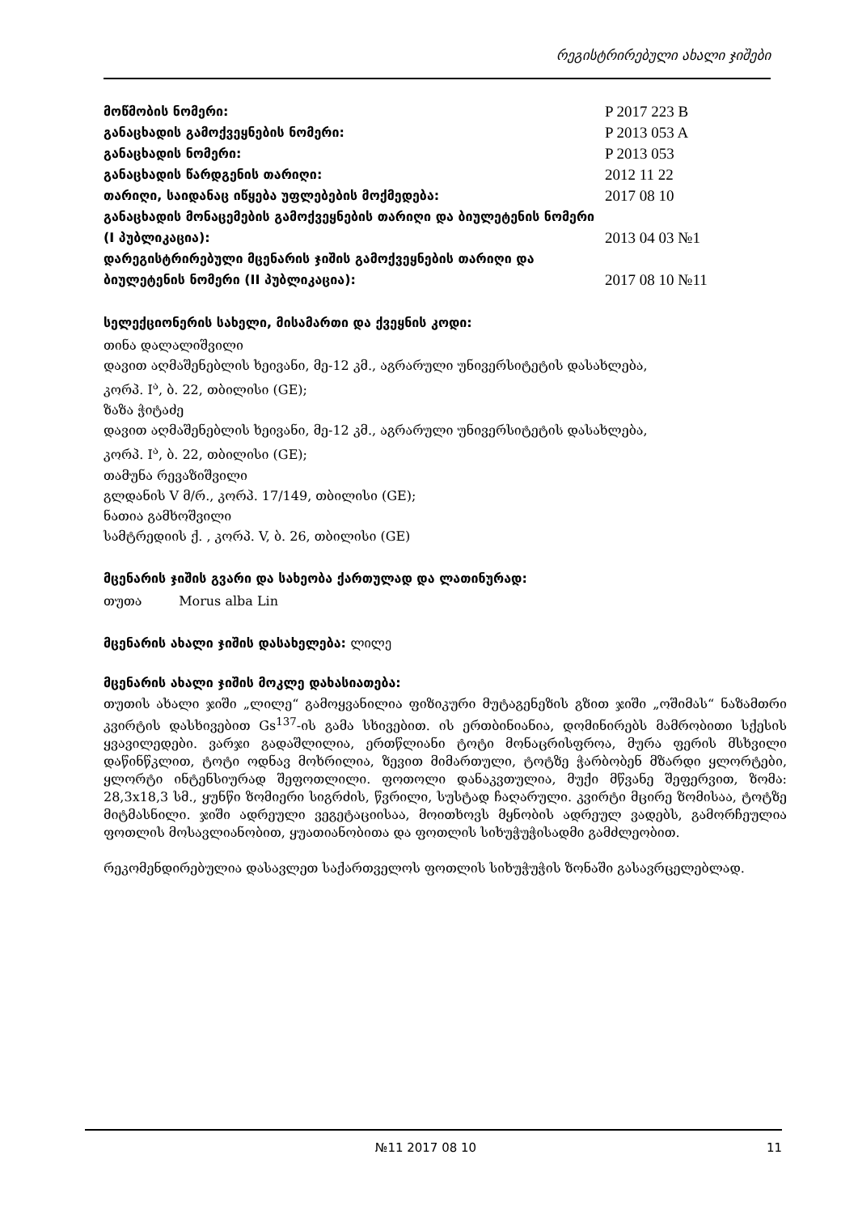რეგისტრირებული ახალი ჯიშები
მოწმობის ნომერი:
P 2017 223 B
განაცხადის გამოქვეყნების ნომერი:
P 2013 053 A
განაცხადის ნომერი:
P 2013 053
განაცხადის წარდგენის თარიღი:
2012 11 22
თარიღი, საიდანაც იწყება უფლებების მოქმედება:
2017 08 10
განაცხადის მონაცემების გამოქვეყნების თარიღი და ბიულეტენის ნომერი (I პუბლიკაცია):
2013 04 03 №1
დარეგისტრირებული მცენარის ჯიშის გამოქვეყნების თარიღი და ბიულეტენის ნომერი (II პუბლიკაცია):
2017 08 10 №11
სელექციონერის სახელი, მისამართი და ქვეყნის კოდი:
თინა დალალიშვილი
დავით აღმაშენებლის ხეივანი, მე-12 კმ., აგრარული უნივერსიტეტის დასახლება,
კორპ. I<sup>ა</sup>, ბ. 22, თბილისი (GE);
ზაზა ჭიტაძე
დავით აღმაშენებლის ხეივანი, მე-12 კმ., აგრარული უნივერსიტეტის დასახლება,
კორპ. I<sup>ა</sup>, ბ. 22, თბილისი (GE);
თამუნა რევაზიშვილი
გლდანის V მ/რ., კორპ. 17/149, თბილისი (GE);
ნათია გამხოშვილი
სამტრედიის ქ. , კორპ. V, ბ. 26, თბილისი (GE)
მცენარის ჯიშის გვარი და სახეობა ქართულად და ლათინურად:
თუთა Morus alba Lin
მცენარის ახალი ჯიშის დასახელება: ლილე
მცენარის ახალი ჯიშის მოკლე დახასიათება:
თუთის ახალი ჯიში „ლილე“ გამოყვანილია ფიზიკური მუტაგენეზის გზით ჯიში „ოშიმას“ ნაზამთრი კვირტის დასხივებით Gs<sup>137</sup>-ის გამა სხივებით. ის ერთბინიანია, დომინირებს მამრობითი სქესის ყვავილედები. ვარჯი გადაშლილია, ერთწლიანი ტოტი მონაცრისფროა, მურა ფერის მსხვილი დაწინწკლით, ტოტი ოდნავ მოხრილია, ზევით მიმართული, ტოტზე ჭარბობენ მზარდი ყლორტები, ყლორტი ინტენსიურად შეფოთლილი. ფოთოლი დანაკვთულია, მუქი მწვანე შეფერვით, ზომა: 28,3x18,3 სმ., ყუნწი ზომიერი სიგრძის, წვრილი, სუსტად ჩაღარული. კვირტი მცირე ზომისაა, ტოტზე მიტმასნილი. ჯიში ადრეული ვეგეტაციისაა, მოითხოვს მყნობის ადრეულ ვადებს, გამორჩეულია ფოთლის მოსავლიანობით, ყუათიანობითა და ფოთლის სიხუჭუჭისადმი გამძლეობით.
რეკომენდირებულია დასავლეთ საქართველოს ფოთლის სიხუჭუჭის ზონაში გასავრცელებლად.
№11 2017 08 10 11